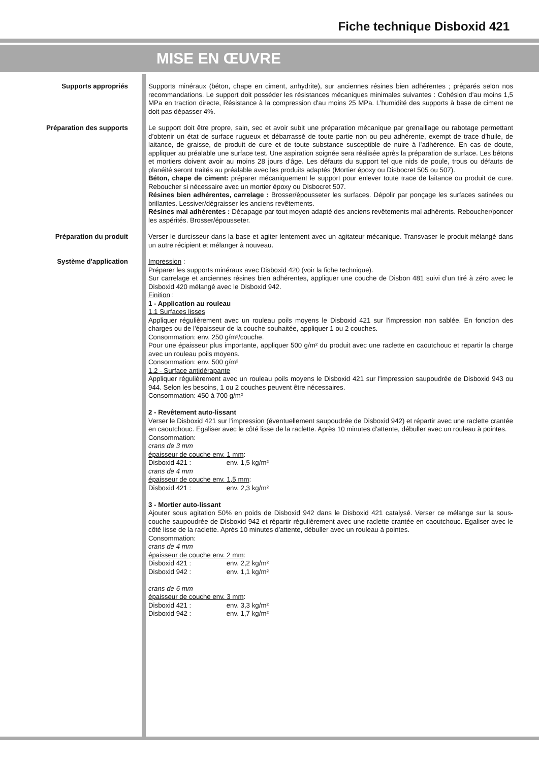Fiche technique Disboxid 421
MISE EN ŒUVRE
Supports appropriés
Supports minéraux (béton, chape en ciment, anhydrite), sur anciennes résines bien adhérentes ; préparés selon nos recommandations. Le support doit posséder les résistances mécaniques minimales suivantes : Cohésion d'au moins 1,5 MPa en traction directe, Résistance à la compression d'au moins 25 MPa. L’humidité des supports à base de ciment ne doit pas dépasser 4%.
Préparation des supports
Le support doit être propre, sain, sec et avoir subit une préparation mécanique par grenaillage ou rabotage permettant d’obtenir un état de surface rugueux et débarrassé de toute partie non ou peu adhérente, exempt de trace d’huile, de laitance, de graisse, de produit de cure et de toute substance susceptible de nuire à l’adhérence. En cas de doute, appliquer au préalable une surface test. Une aspiration soignée sera réalisée après la préparation de surface. Les bétons et mortiers doivent avoir au moins 28 jours d'âge. Les défauts du support tel que nids de poule, trous ou défauts de planéité seront traités au préalable avec les produits adaptés (Mortier époxy ou Disbocret 505 ou 507).
Béton, chape de ciment: préparer mécaniquement le support pour enlever toute trace de laitance ou produit de cure. Reboucher si nécessaire avec un mortier époxy ou Disbocret 507.
Résines bien adhérentes, carrelage : Brosser/épousseter les surfaces. Dépolir par ponçage les surfaces satinées ou brillantes. Lessiver/dégraisser les anciens revêtements.
Résines mal adhérentes : Décapage par tout moyen adapté des anciens revêtements mal adhérents. Reboucher/poncer les aspérités. Brosser/épousseter.
Préparation du produit
Verser le durcisseur dans la base et agiter lentement avec un agitateur mécanique. Transvaser le produit mélangé dans un autre récipient et mélanger à nouveau.
Système d'application
Impression :
Préparer les supports minéraux avec Disboxid 420 (voir la fiche technique).
Sur carrelage et anciennes résines bien adhérentes, appliquer une couche de Disbon 481 suivi d’un tiré à zéro avec le Disboxid 420 mélangé avec le Disboxid 942.
Finition :
1 - Application au rouleau
1.1 Surfaces lisses
Appliquer régulièrement avec un rouleau poils moyens le Disboxid 421 sur l'impression non sablée. En fonction des charges ou de l'épaisseur de la couche souhaitée, appliquer 1 ou 2 couches.
Consommation: env. 250 g/m²/couche.
Pour une épaisseur plus importante, appliquer 500 g/m² du produit avec une raclette en caoutchouc et repartir la charge avec un rouleau poils moyens.
Consommation: env. 500 g/m²
1.2 - Surface antidérapante
Appliquer régulièrement avec un rouleau poils moyens le Disboxid 421 sur l'impression saupoudrée de Disboxid 943 ou 944. Selon les besoins, 1 ou 2 couches peuvent être nécessaires.
Consommation: 450 à 700 g/m²
2 - Revêtement auto-lissant
Verser le Disboxid 421 sur l'impression (éventuellement saupoudrée de Disboxid 942) et répartir avec une raclette crantée en caoutchouc. Egaliser avec le côté lisse de la raclette. Après 10 minutes d'attente, débuller avec un rouleau à pointes.
Consommation:
crans de 3 mm
épaisseur de couche env. 1 mm:
Disboxid 421 : env. 1,5 kg/m²
crans de 4 mm
épaisseur de couche env. 1,5 mm:
Disboxid 421 : env. 2,3 kg/m²
3 - Mortier auto-lissant
Ajouter sous agitation 50% en poids de Disboxid 942 dans le Disboxid 421 catalysé. Verser ce mélange sur la sous-couche saupoudrée de Disboxid 942 et répartir régulièrement avec une raclette crantée en caoutchouc. Egaliser avec le côté lisse de la raclette. Après 10 minutes d'attente, débuller avec un rouleau à pointes.
Consommation:
crans de 4 mm
épaisseur de couche env. 2 mm:
Disboxid 421 : env. 2,2 kg/m²
Disboxid 942 : env. 1,1 kg/m²
crans de 6 mm
épaisseur de couche env. 3 mm:
Disboxid 421 : env. 3,3 kg/m²
Disboxid 942 : env. 1,7 kg/m²